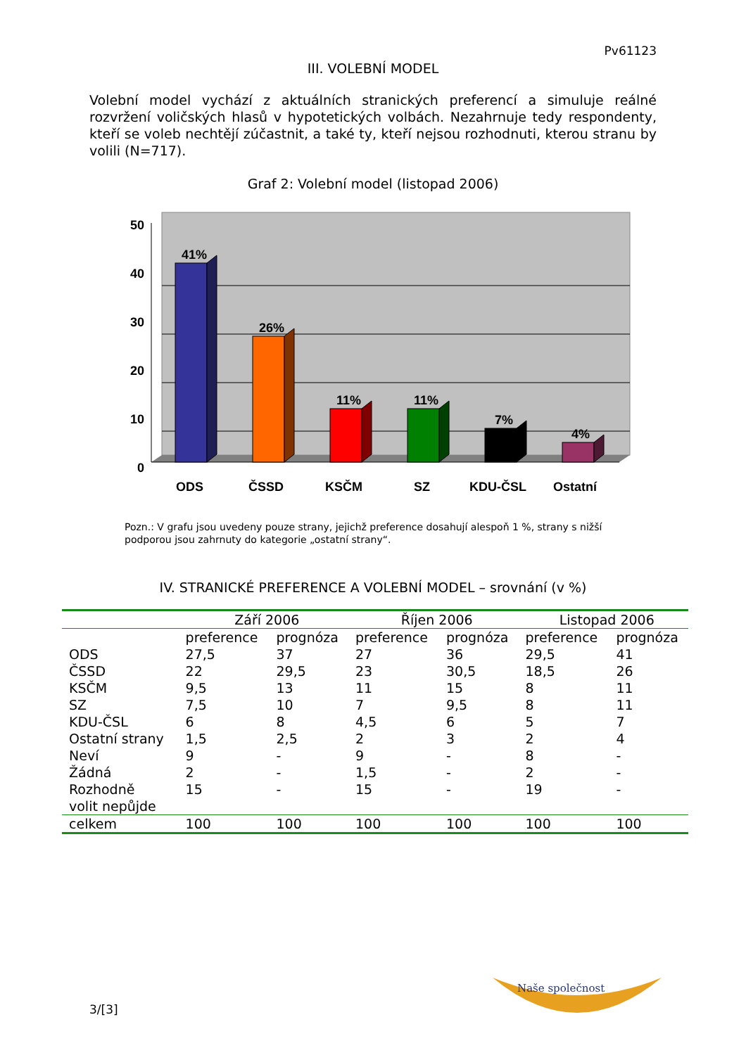Pv61123
III. VOLEBNÍ MODEL
Volební model vychází z aktuálních stranických preferencí a simuluje reálné rozvržení voličských hlasů v hypotetických volbách. Nezahrnuje tedy respondenty, kteří se voleb nechtějí zúčastnit, a také ty, kteří nejsou rozhodnuti, kterou stranu by volili (N=717).
Graf 2: Volební model (listopad 2006)
50
40
30
20
10
0
41%
26%
11%
11%
7%
4%
ODS
ČSSD
KSČM
SZ
KDU-ČSL
Ostatní
Pozn.: V grafu jsou uvedeny pouze strany, jejichž preference dosahují alespoň 1 %, strany s nižší podporou jsou zahrnuty do kategorie „ostatní strany“.
IV. STRANICKÉ PREFERENCE A VOLEBNÍ MODEL – srovnání (v %)
| | Září 2006 | | Říjen 2006 | | Listopad 2006 | |
| --- | --- | --- | --- | --- | --- | --- |
| | preference | prognóza | preference | prognóza | preference | prognóza |
| ODS | 27,5 | 37 | 27 | 36 | 29,5 | 41 |
| ČSSD | 22 | 29,5 | 23 | 30,5 | 18,5 | 26 |
| KSČM | 9,5 | 13 | 11 | 15 | 8 | 11 |
| SZ | 7,5 | 10 | 7 | 9,5 | 8 | 11 |
| KDU-ČSL | 6 | 8 | 4,5 | 6 | 5 | 7 |
| Ostatní strany | 1,5 | 2,5 | 2 | 3 | 2 | 4 |
| Neví | 9 | - | 9 | - | 8 | - |
| Žádná | 2 | - | 1,5 | - | 2 | - |
| Rozhodně volit nepůjde | 15 | - | 15 | - | 19 | - |
| celkem | 100 | 100 | 100 | 100 | 100 | 100 |
3/[3]
Naše společnost